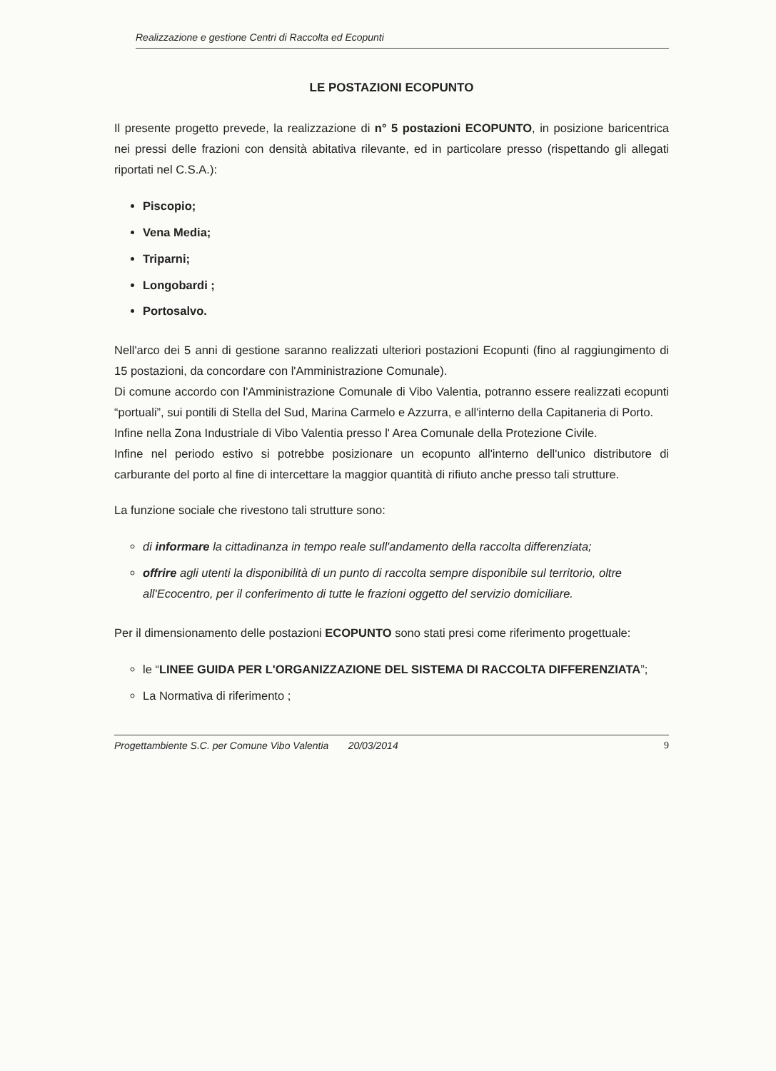Realizzazione e gestione Centri di Raccolta ed Ecopunti
LE POSTAZIONI ECOPUNTO
Il presente progetto prevede, la realizzazione di n° 5 postazioni ECOPUNTO, in posizione baricentrica nei pressi delle frazioni con densità abitativa rilevante, ed in particolare presso (rispettando gli allegati riportati nel C.S.A.):
Piscopio;
Vena Media;
Triparni;
Longobardi ;
Portosalvo.
Nell'arco dei 5 anni di gestione saranno realizzati ulteriori postazioni Ecopunti (fino al raggiungimento di 15 postazioni, da concordare con l'Amministrazione Comunale).
Di comune accordo con l'Amministrazione Comunale di Vibo Valentia, potranno essere realizzati ecopunti “portuali”, sui pontili di Stella del Sud, Marina Carmelo e Azzurra, e all'interno della Capitaneria di Porto.
Infine nella Zona Industriale di Vibo Valentia presso l' Area Comunale della Protezione Civile.
Infine nel periodo estivo si potrebbe posizionare un ecopunto all'interno dell'unico distributore di carburante del porto al fine di intercettare la maggior quantità di rifiuto anche presso tali strutture.
La funzione sociale che rivestono tali strutture sono:
di informare la cittadinanza in tempo reale sull'andamento della raccolta differenziata;
offrire agli utenti la disponibilità di un punto di raccolta sempre disponibile sul territorio, oltre all'Ecocentro, per il conferimento di tutte le frazioni oggetto del servizio domiciliare.
Per il dimensionamento delle postazioni ECOPUNTO sono stati presi come riferimento progettuale:
le “LINEE GUIDA PER L'ORGANIZZAZIONE DEL SISTEMA DI RACCOLTA DIFFERENZIATA”;
La Normativa di riferimento ;
Progettambiente S.C. per Comune Vibo Valentia 20/03/2014 9